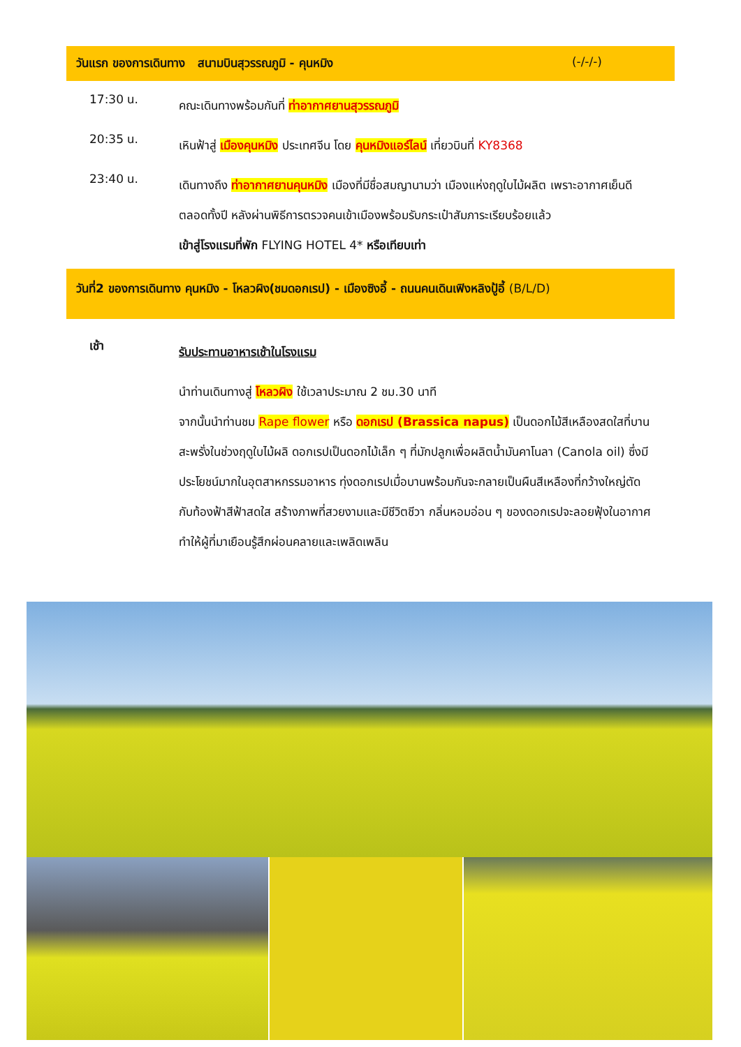วันแรก ของการเดินทาง สนามบินสุวรรณภูมิ - คุนหมิง (-/-/-)
17:30 น.
คณะเดินทางพร้อมกันที่ ท่าอากาศยานสุวรรณภูมิ
20:35 น.
เหินฟ้าสู่ เมืองคุนหมิง ประเทศจีน โดย คุนหมิงแอร์ไลน์ เที่ยวบินที่ KY8368
23:40 น.
เดินทางถึง ท่าอากาศยานคุนหมิง เมืองที่มีชื่อสมญานามว่า เมืองแห่งฤดูใบไม้ผลิต เพราะอากาศเย็นดีตลอดทั้งปี หลังผ่านพิธีการตรวจคนเข้าเมืองพร้อมรับกระเป๋าสัมภาระเรียบร้อยแล้ว
เข้าสู่โรงแรมที่พัก FLYING HOTEL 4* หรือเทียบเท่า
วันที่2 ของการเดินทาง คุนหมิง - โหลวผิง(ชมดอกเรป) - เมืองซิงอี้ - ถนนคนเดินเฟิงหลิงปู้อี้ (B/L/D)
เช้า
รับประทานอาหารเช้าในโรงแรม
นำท่านเดินทางสู่ โหลวผิง ใช้เวลาประมาณ 2 ชม.30 นาที
จากนั้นนำท่านชม Rape flower หรือ ดอกเรป (Brassica napus) เป็นดอกไม้สีเหลืองสดใสที่บานสะพรั่งในช่วงฤดูใบไม้ผลิ ดอกเรปเป็นดอกไม้เล็ก ๆ ที่มักปลูกเพื่อผลิตน้ำมันคาโนลา (Canola oil) ซึ่งมีประโยชน์มากในอุตสาหกรรมอาหาร ทุ่งดอกเรปเมื่อบานพร้อมกันจะกลายเป็นผืนสีเหลืองที่กว้างใหญ่ตัดกับท้องฟ้าสีฟ้าสดใส สร้างภาพที่สวยงามและมีชีวิตชีวา กลิ่นหอมอ่อน ๆ ของดอกเรปจะลอยฟุ้งในอากาศ ทำให้ผู้ที่มาเยือนรู้สึกผ่อนคลายและเพลิดเพลิน